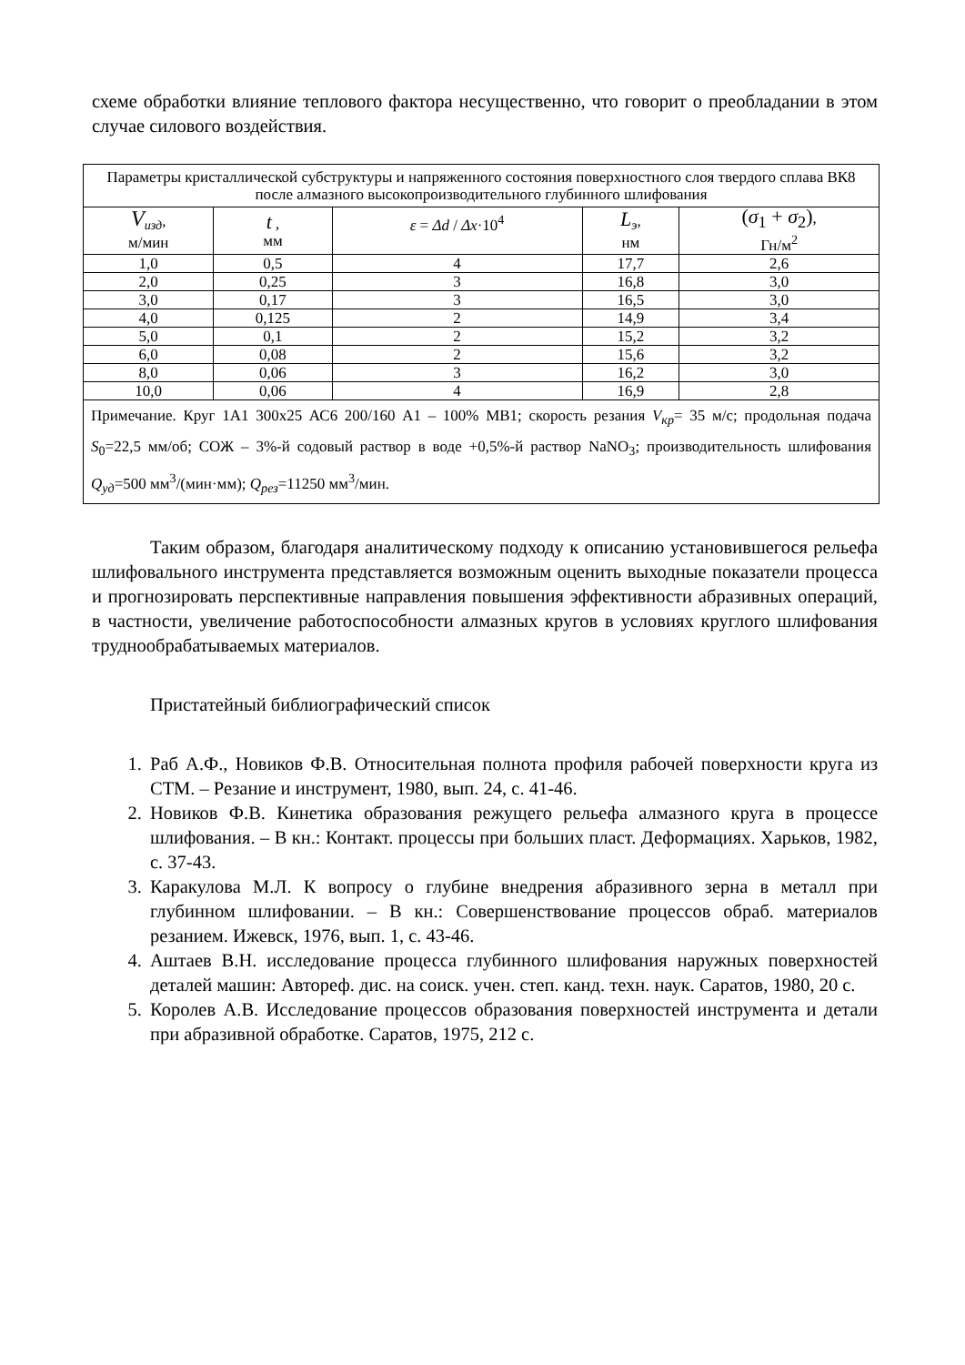схеме обработки влияние теплового фактора несущественно, что говорит о преобладании в этом случае силового воздействия.
| Параметры кристаллической субструктуры и напряженного состояния поверхностного слоя твердого сплава ВК8 после алмазного высокопроизводительного глубинного шлифования | | | | |
| V<sub>изд</sub>, м/мин | t , мм | ε = Δd / Δx ·10<sup>4</sup> | L<sub>э</sub>, нм | ( σ<sub>1</sub> + σ<sub>2</sub>) , Гн/м<sup>2</sup> |
| 1,0 | 0,5 | 4 | 17,7 | 2,6 |
| 2,0 | 0,25 | 3 | 16,8 | 3,0 |
| 3,0 | 0,17 | 3 | 16,5 | 3,0 |
| 4,0 | 0,125 | 2 | 14,9 | 3,4 |
| 5,0 | 0,1 | 2 | 15,2 | 3,2 |
| 6,0 | 0,08 | 2 | 15,6 | 3,2 |
| 8,0 | 0,06 | 3 | 16,2 | 3,0 |
| 10,0 | 0,06 | 4 | 16,9 | 2,8 |
| Примечание. Круг 1А1 300х25 АС6 200/160 А1 – 100% МВ1; скорость резания V<sub>кр</sub>= 35 м/с; продольная подача S<sub>0</sub>=22,5 мм/об; СОЖ – 3%-й содовый раствор в воде +0,5%-й раствор NaNO<sub>3</sub>; производительность шлифования Q<sub>уд</sub>=500 мм<sup>3</sup>/(мин·мм); Q<sub>рез</sub>=11250 мм<sup>3</sup>/мин. | | | | |
Таким образом, благодаря аналитическому подходу к описанию установившегося рельефа шлифовального инструмента представляется возможным оценить выходные показатели процесса и прогнозировать перспективные направления повышения эффективности абразивных операций, в частности, увеличение работоспособности алмазных кругов в условиях круглого шлифования труднообрабатываемых материалов.
Пристатейный библиографический список
1. Раб А.Ф., Новиков Ф.В. Относительная полнота профиля рабочей поверхности круга из СТМ. – Резание и инструмент, 1980, вып. 24, с. 41-46.
2. Новиков Ф.В. Кинетика образования режущего рельефа алмазного круга в процессе шлифования. – В кн.: Контакт. процессы при больших пласт. Деформациях. Харьков, 1982, с. 37-43.
3. Каракулова М.Л. К вопросу о глубине внедрения абразивного зерна в металл при глубинном шлифовании. – В кн.: Совершенствование процессов обраб. материалов резанием. Ижевск, 1976, вып. 1, с. 43-46.
4. Аштаев В.Н. исследование процесса глубинного шлифования наружных поверхностей деталей машин: Автореф. дис. на соиск. учен. степ. канд. техн. наук. Саратов, 1980, 20 с.
5. Королев А.В. Исследование процессов образования поверхностей инструмента и детали при абразивной обработке. Саратов, 1975, 212 с.